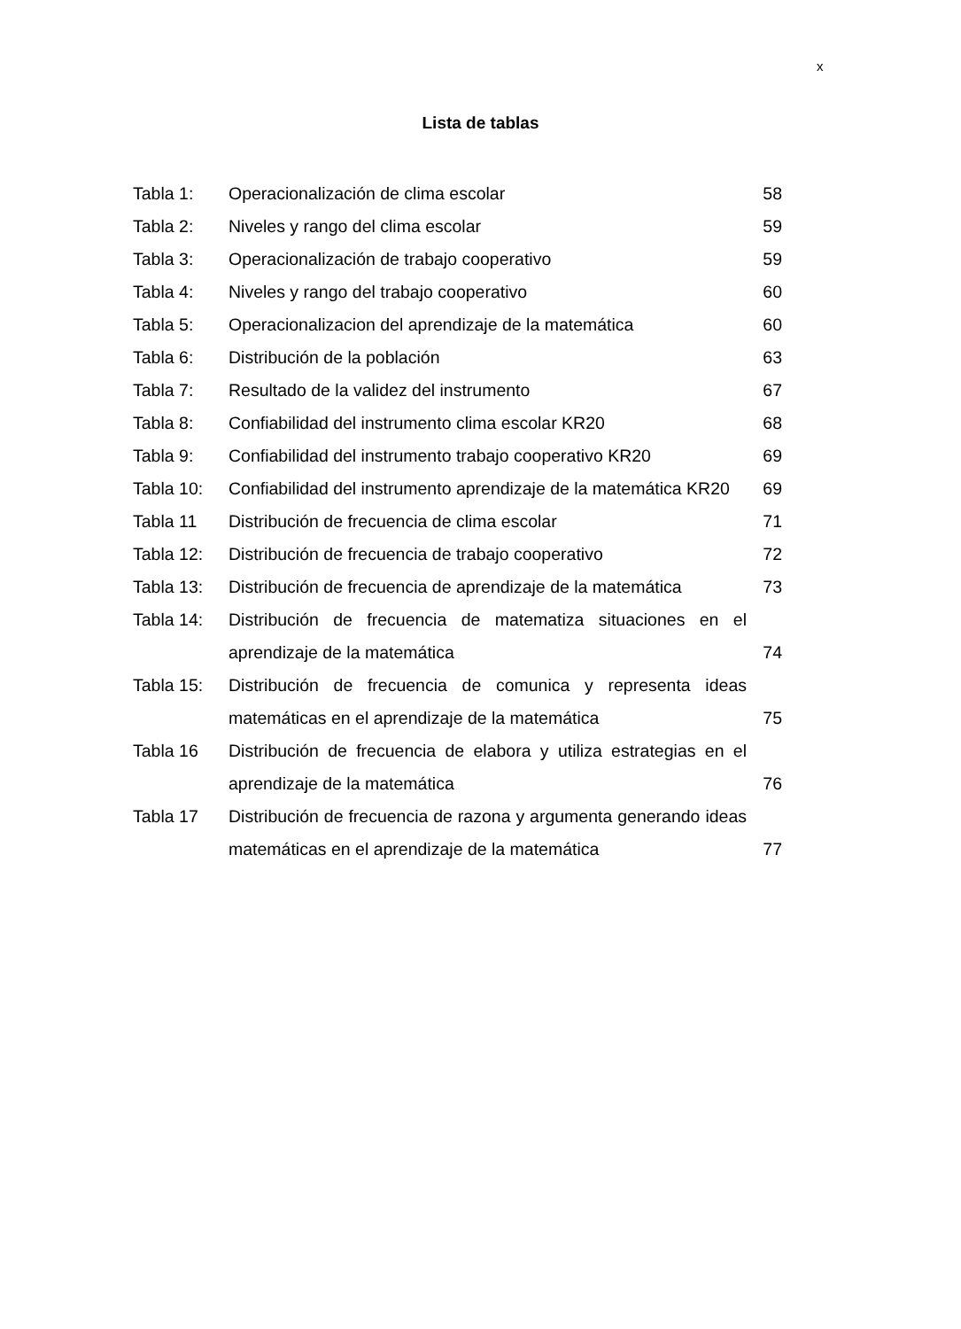x
Lista de tablas
| Tabla 1: | Operacionalización de clima escolar | 58 |
| Tabla 2: | Niveles y rango del clima escolar | 59 |
| Tabla 3: | Operacionalización de trabajo cooperativo | 59 |
| Tabla 4: | Niveles y rango del trabajo cooperativo | 60 |
| Tabla 5: | Operacionalizacion del aprendizaje de la matemática | 60 |
| Tabla 6: | Distribución de la población | 63 |
| Tabla 7: | Resultado de la validez del instrumento | 67 |
| Tabla 8: | Confiabilidad del instrumento clima escolar KR20 | 68 |
| Tabla 9: | Confiabilidad del instrumento trabajo cooperativo KR20 | 69 |
| Tabla 10: | Confiabilidad del instrumento aprendizaje de la matemática KR20 | 69 |
| Tabla 11 | Distribución de frecuencia de clima escolar | 71 |
| Tabla 12: | Distribución de frecuencia de trabajo cooperativo | 72 |
| Tabla 13: | Distribución de frecuencia de aprendizaje de la matemática | 73 |
| Tabla 14: | Distribución de frecuencia de matematiza situaciones en el aprendizaje de la matemática | 74 |
| Tabla 15: | Distribución de frecuencia de comunica y representa ideas matemáticas en el aprendizaje de la matemática | 75 |
| Tabla 16 | Distribución de frecuencia de elabora y utiliza estrategias en el aprendizaje de la matemática | 76 |
| Tabla 17 | Distribución de frecuencia de razona y argumenta generando ideas matemáticas en el aprendizaje de la matemática | 77 |